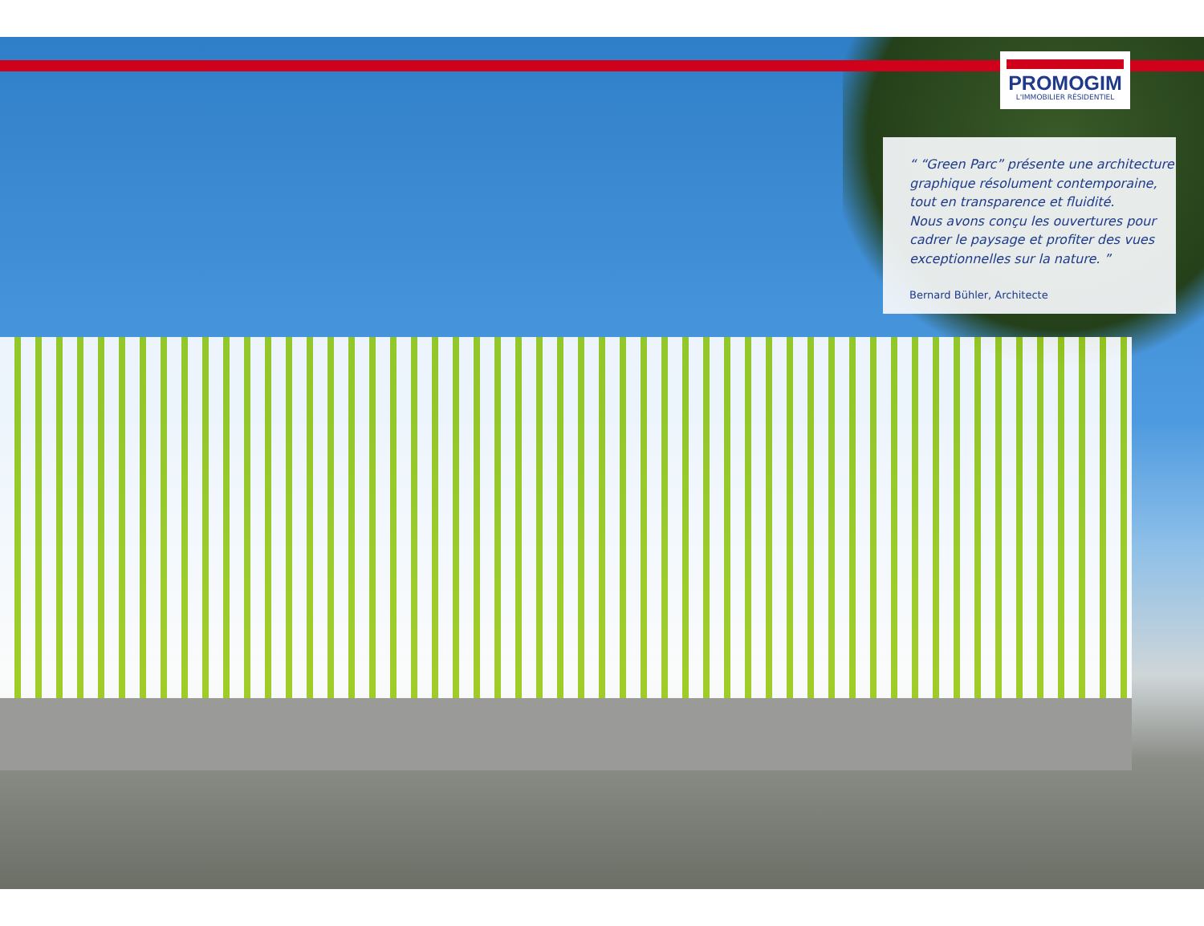PROMOGIM
L'IMMOBILIER RÉSIDENTIEL
“ “Green Parc” présente une architecture graphique résolument contemporaine, tout en transparence et fluidité.
Nous avons conçu les ouvertures pour cadrer le paysage et profiter des vues exceptionnelles sur la nature. ”
Bernard Bühler, Architecte